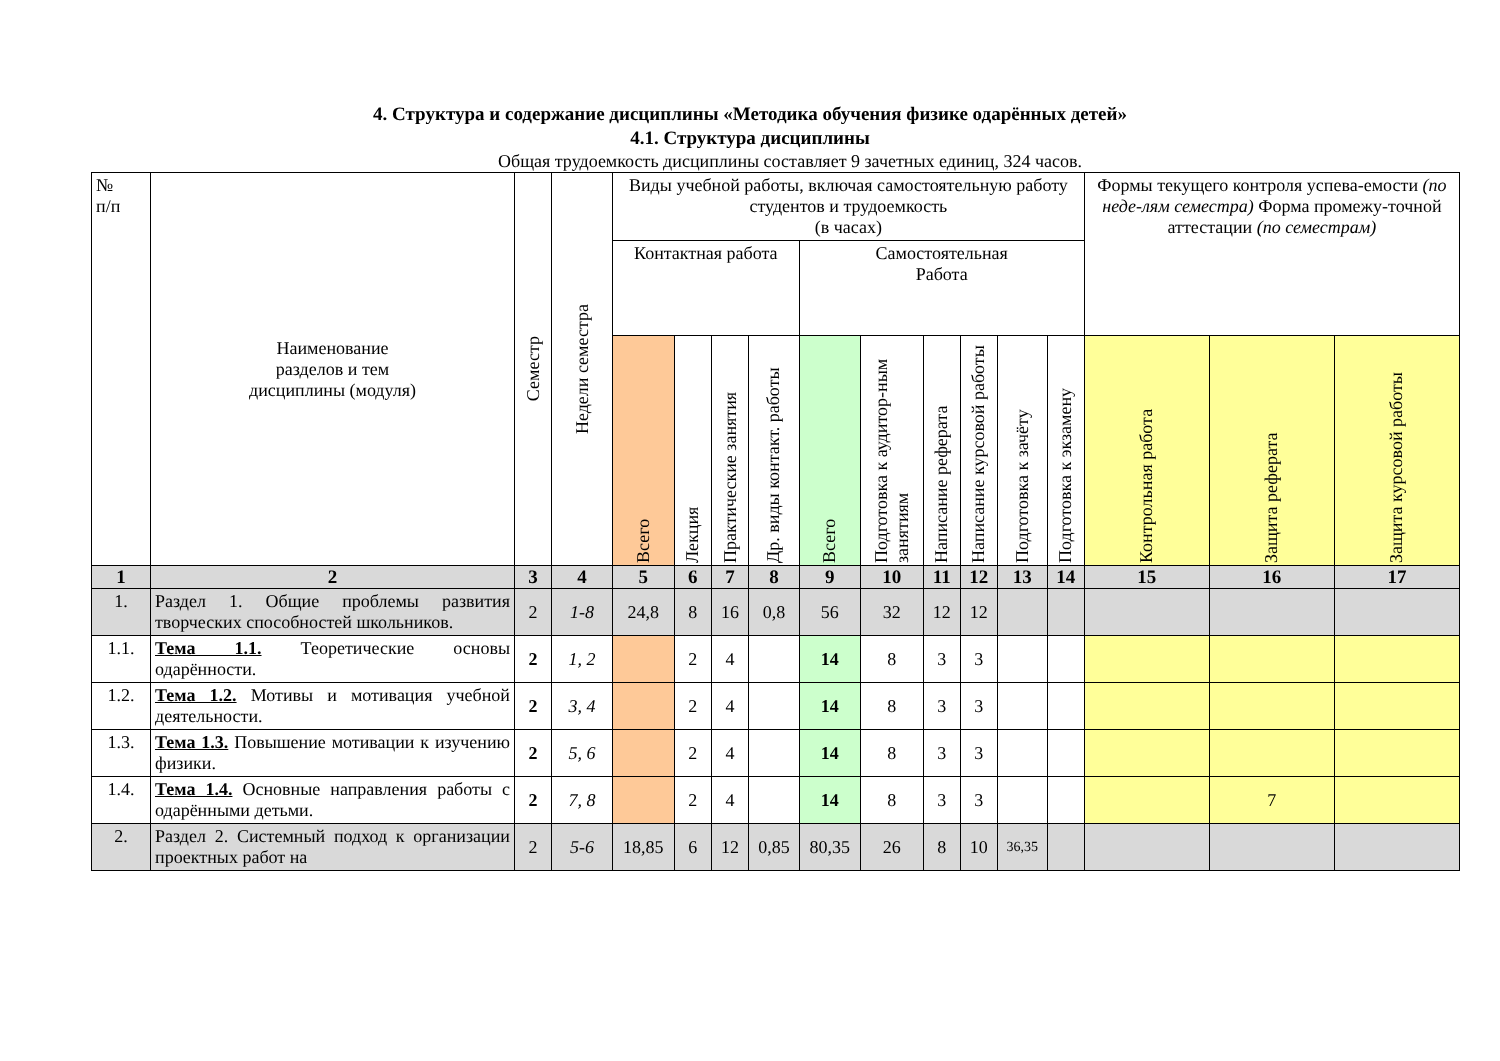4. Структура и содержание дисциплины «Методика обучения физике одарённых детей»
4.1. Структура дисциплины
Общая трудоемкость дисциплины составляет 9 зачетных единиц, 324 часов.
| № п/п | Наименование разделов и тем дисциплины (модуля) | Семестр | Недели семестра | Виды учебной работы, включая самостоятельную работу студентов и трудоемкость (в часах) | | | | | | | | | | Формы текущего контроля успева-емости (по неде-лям семестра) Форма промежу-точной аттестации (по семестрам) | | |
| --- | --- | --- | --- | --- | --- | --- | --- | --- | --- | --- | --- | --- | --- | --- | --- | --- |
| | | | | Контактная работа | | | | Самостоятельная Работа | | | | | | | | |
| | | | | Всего | Лекция | Практические занятия | Др. виды контакт. работы | Всего | Подготовка к аудитор-ным занятиям | Написание реферата | Написание курсовой работы | Подготовка к зачёту | Подготовка к экзамену | Контрольная работа | Защита реферата | Защита курсовой работы |
| 1 | 2 | 3 | 4 | 5 | 6 | 7 | 8 | 9 | 10 | 11 | 12 | 13 | 14 | 15 | 16 | 17 |
| 1. | Раздел 1. Общие проблемы развития творческих способностей школьников. | 2 | 1-8 | 24,8 | 8 | 16 | 0,8 | 56 | 32 | 12 | 12 | | | | | |
| 1.1. | Тема 1.1. Теоретические основы одарённости. | 2 | 1, 2 | | 2 | 4 | | 14 | 8 | 3 | 3 | | | | | |
| 1.2. | Тема 1.2. Мотивы и мотивация учебной деятельности. | 2 | 3, 4 | | 2 | 4 | | 14 | 8 | 3 | 3 | | | | | |
| 1.3. | Тема 1.3. Повышение мотивации к изучению физики. | 2 | 5, 6 | | 2 | 4 | | 14 | 8 | 3 | 3 | | | | | |
| 1.4. | Тема 1.4. Основные направления работы с одарёнными детьми. | 2 | 7, 8 | | 2 | 4 | | 14 | 8 | 3 | 3 | | | | 7 | |
| 2. | Раздел 2. Системный подход к организации проектных работ на | 2 | 5-6 | 18,85 | 6 | 12 | 0,85 | 80,35 | 26 | 8 | 10 | 36,35 | | | | |